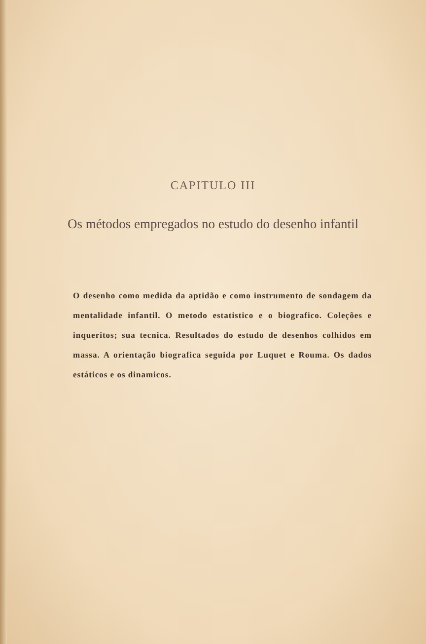CAPITULO III
Os métodos empregados no estudo do desenho infantil
O desenho como medida da aptidão e como instrumento de sondagem da mentalidade infantil. O metodo estatistico e o biografico. Coleções e inqueritos; sua tecnica. Resultados do estudo de desenhos colhidos em massa. A orientação biografica seguida por Luquet e Rouma. Os dados estáticos e os dinamicos.